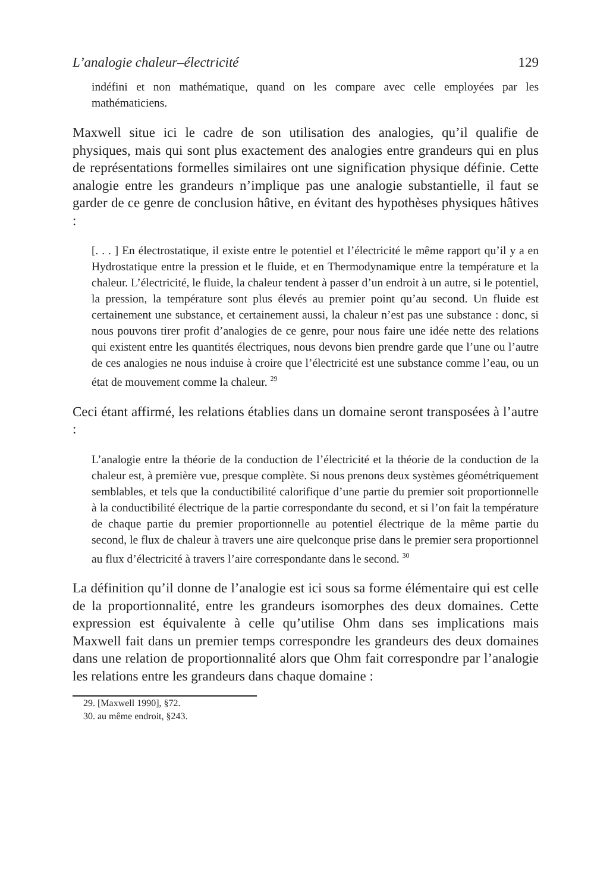L’analogie chaleur–électricité 129
indéfini et non mathématique, quand on les compare avec celle employées par les mathématiciens.
Maxwell situe ici le cadre de son utilisation des analogies, qu’il qualifie de physiques, mais qui sont plus exactement des analogies entre grandeurs qui en plus de représentations formelles similaires ont une signification physique définie. Cette analogie entre les grandeurs n’implique pas une analogie substantielle, il faut se garder de ce genre de conclusion hâtive, en évitant des hypothèses physiques hâtives :
[. . . ] En électrostatique, il existe entre le potentiel et l’électricité le même rapport qu’il y a en Hydrostatique entre la pression et le fluide, et en Thermodynamique entre la température et la chaleur. L’électricité, le fluide, la chaleur tendent à passer d’un endroit à un autre, si le potentiel, la pression, la température sont plus élevés au premier point qu’au second. Un fluide est certainement une substance, et certainement aussi, la chaleur n’est pas une substance : donc, si nous pouvons tirer profit d’analogies de ce genre, pour nous faire une idée nette des relations qui existent entre les quantités électriques, nous devons bien prendre garde que l’une ou l’autre de ces analogies ne nous induise à croire que l’électricité est une substance comme l’eau, ou un état de mouvement comme la chaleur. <sup>29</sup>
Ceci étant affirmé, les relations établies dans un domaine seront transposées à l’autre :
L’analogie entre la théorie de la conduction de l’électricité et la théorie de la conduction de la chaleur est, à première vue, presque complète. Si nous prenons deux systèmes géométriquement semblables, et tels que la conductibilité calorifique d’une partie du premier soit proportionnelle à la conductibilité électrique de la partie correspondante du second, et si l’on fait la température de chaque partie du premier proportionnelle au potentiel électrique de la même partie du second, le flux de chaleur à travers une aire quelconque prise dans le premier sera proportionnel au flux d’électricité à travers l’aire correspondante dans le second. <sup>30</sup>
La définition qu’il donne de l’analogie est ici sous sa forme élémentaire qui est celle de la proportionnalité, entre les grandeurs isomorphes des deux domaines. Cette expression est équivalente à celle qu’utilise Ohm dans ses implications mais Maxwell fait dans un premier temps correspondre les grandeurs des deux domaines dans une relation de proportionnalité alors que Ohm fait correspondre par l’analogie les relations entre les grandeurs dans chaque domaine :
29. [Maxwell 1990], §72.
30. au même endroit, §243.